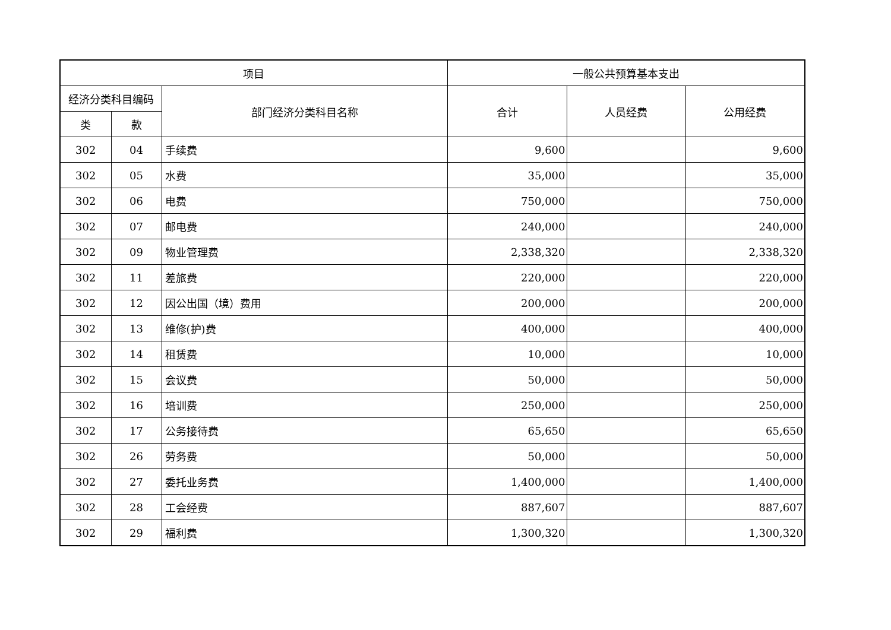| 项目 | | | 一般公共预算基本支出 | | |
| --- | --- | --- | --- | --- | --- |
| 经济分类科目编码 | | 部门经济分类科目名称 | 合计 | 人员经费 | 公用经费 |
| 类 | 款 | | | | |
| 302 | 04 | 手续费 | 9,600 | | 9,600 |
| 302 | 05 | 水费 | 35,000 | | 35,000 |
| 302 | 06 | 电费 | 750,000 | | 750,000 |
| 302 | 07 | 邮电费 | 240,000 | | 240,000 |
| 302 | 09 | 物业管理费 | 2,338,320 | | 2,338,320 |
| 302 | 11 | 差旅费 | 220,000 | | 220,000 |
| 302 | 12 | 因公出国（境）费用 | 200,000 | | 200,000 |
| 302 | 13 | 维修(护)费 | 400,000 | | 400,000 |
| 302 | 14 | 租赁费 | 10,000 | | 10,000 |
| 302 | 15 | 会议费 | 50,000 | | 50,000 |
| 302 | 16 | 培训费 | 250,000 | | 250,000 |
| 302 | 17 | 公务接待费 | 65,650 | | 65,650 |
| 302 | 26 | 劳务费 | 50,000 | | 50,000 |
| 302 | 27 | 委托业务费 | 1,400,000 | | 1,400,000 |
| 302 | 28 | 工会经费 | 887,607 | | 887,607 |
| 302 | 29 | 福利费 | 1,300,320 | | 1,300,320 |